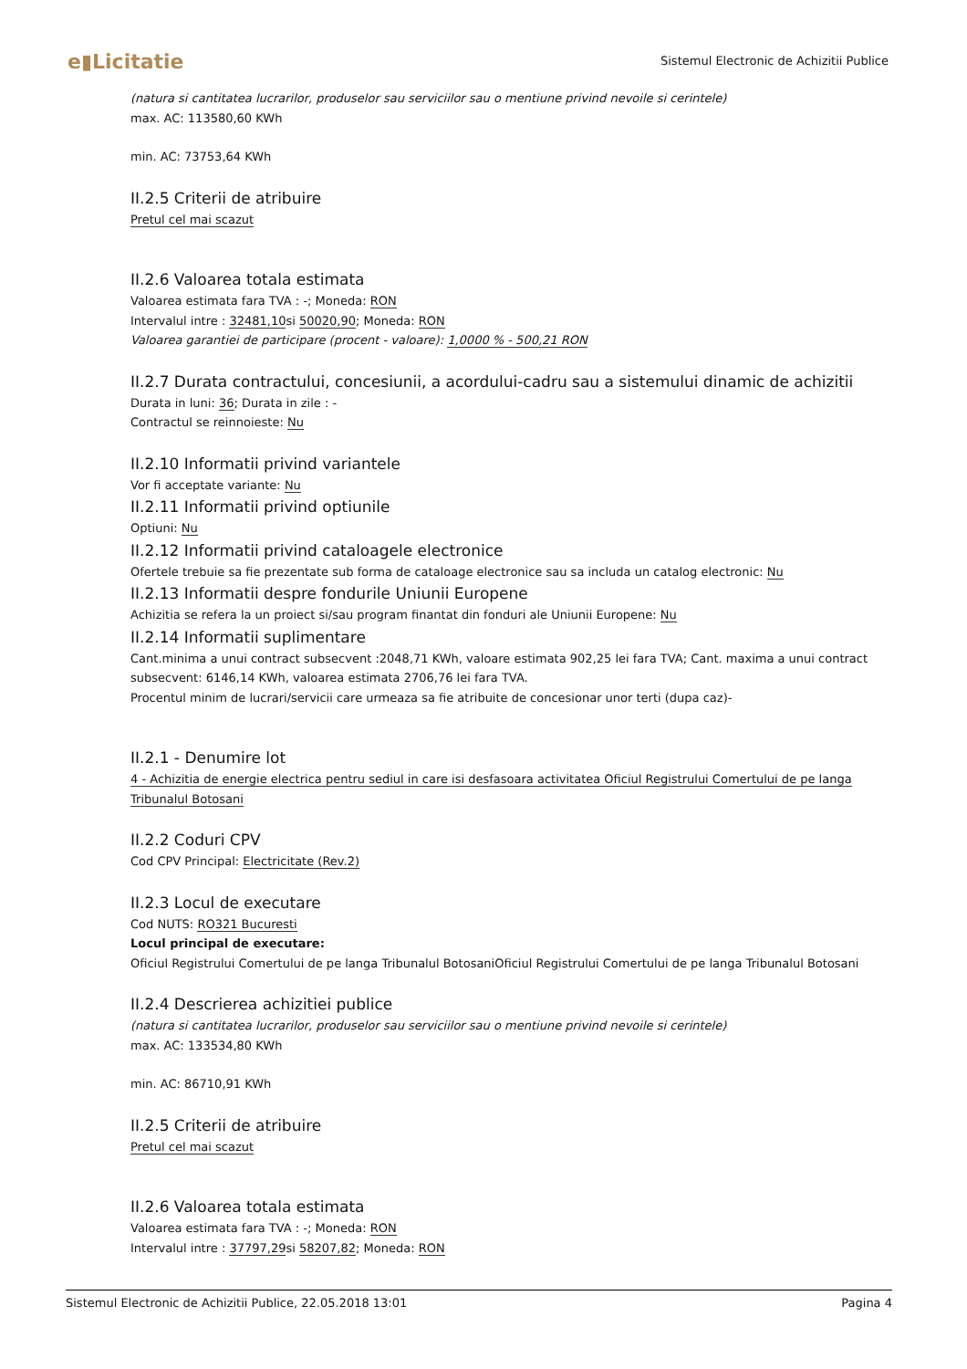e▮Licitatie
Sistemul Electronic de Achizitii Publice
(natura si cantitatea lucrarilor, produselor sau serviciilor sau o mentiune privind nevoile si cerintele)
max. AC: 113580,60 KWh
min. AC: 73753,64 KWh
II.2.5 Criterii de atribuire
Pretul cel mai scazut
II.2.6 Valoarea totala estimata
Valoarea estimata fara TVA : -; Moneda: RON
Intervalul intre : 32481,10si 50020,90; Moneda: RON
Valoarea garantiei de participare (procent - valoare): 1,0000 % - 500,21 RON
II.2.7 Durata contractului, concesiunii, a acordului-cadru sau a sistemului dinamic de achizitii
Durata in luni: 36; Durata in zile : -
Contractul se reinnoieste: Nu
II.2.10 Informatii privind variantele
Vor fi acceptate variante: Nu
II.2.11 Informatii privind optiunile
Optiuni: Nu
II.2.12 Informatii privind cataloagele electronice
Ofertele trebuie sa fie prezentate sub forma de cataloage electronice sau sa includa un catalog electronic: Nu
II.2.13 Informatii despre fondurile Uniunii Europene
Achizitia se refera la un proiect si/sau program finantat din fonduri ale Uniunii Europene: Nu
II.2.14 Informatii suplimentare
Cant.minima a unui contract subsecvent :2048,71 KWh, valoare estimata 902,25 lei fara TVA; Cant. maxima a unui contract subsecvent: 6146,14 KWh, valoarea estimata 2706,76 lei fara TVA.
Procentul minim de lucrari/servicii care urmeaza sa fie atribuite de concesionar unor terti (dupa caz)-
II.2.1 - Denumire lot
4 - Achizitia de energie electrica pentru sediul in care isi desfasoara activitatea Oficiul Registrului Comertului de pe langa Tribunalul Botosani
II.2.2 Coduri CPV
Cod CPV Principal: Electricitate (Rev.2)
II.2.3 Locul de executare
Cod NUTS: RO321 Bucuresti
Locul principal de executare:
Oficiul Registrului Comertului de pe langa Tribunalul BotosaniOficiul Registrului Comertului de pe langa Tribunalul Botosani
II.2.4 Descrierea achizitiei publice
(natura si cantitatea lucrarilor, produselor sau serviciilor sau o mentiune privind nevoile si cerintele)
max. AC: 133534,80 KWh
min. AC: 86710,91 KWh
II.2.5 Criterii de atribuire
Pretul cel mai scazut
II.2.6 Valoarea totala estimata
Valoarea estimata fara TVA : -; Moneda: RON
Intervalul intre : 37797,29si 58207,82; Moneda: RON
Sistemul Electronic de Achizitii Publice, 22.05.2018 13:01 Pagina 4